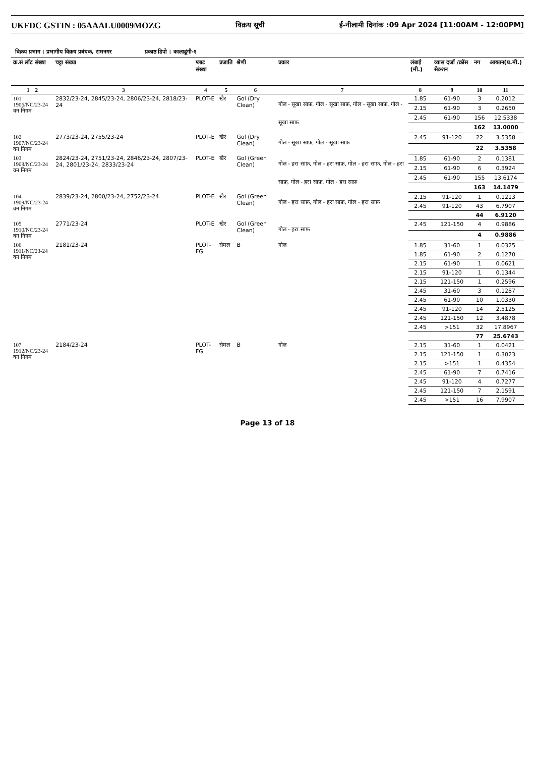UKFDC GSTIN : 05AAALU0009MOZG विक्रय सूची ई-नीलामी दिनांक :09 Apr 2024 [11:00AM - 12:00PM]
विक्रय प्रभाग : प्रभागीय विक्रय प्रबंधक, रामनगर प्रकाष्ठ डिपो : कालाढूंगी-१
| क्र.सं लॉट संख्या | चट्टा संख्या | प्लाट संख्या | प्रजाति | श्रेणी | प्रकार | लंबाई (मी.) | व्यास दर्जा /क्रॉस सेक्शन | नग | आयतन(घ.मी.) |
| --- | --- | --- | --- | --- | --- | --- | --- | --- | --- |
| 1 2 | 3 | 4 | 5 | 6 | 7 | 8 | 9 | 10 | 11 |
| 101 1906/NC/23-24 वन निगम | 2832/23-24, 2845/23-24, 2806/23-24, 2818/23-24 | PLOT-E | खैर | Gol (Dry Clean) | गोल - सूखा साफ़, गोल - सूखा साफ़, गोल - सूखा साफ़, गोल - सूखा साफ़ | 1.85 | 61-90 | 3 | 0.2012 |
| | | | | | | 2.15 | 61-90 | 3 | 0.2650 |
| | | | | | | 2.45 | 61-90 | 156 | 12.5338 |
| | | | | | | | | 162 | 13.0000 |
| 102 1907/NC/23-24 वन निगम | 2773/23-24, 2755/23-24 | PLOT-E | खैर | Gol (Dry Clean) | गोल - सूखा साफ़, गोल - सूखा साफ़ | 2.45 | 91-120 | 22 | 3.5358 |
| | | | | | | | | 22 | 3.5358 |
| 103 1908/NC/23-24 वन निगम | 2824/23-24, 2751/23-24, 2846/23-24, 2807/23-24, 2801/23-24, 2833/23-24 | PLOT-E | खैर | Gol (Green Clean) | गोल - हरा साफ़, गोल - हरा साफ़, गोल - हरा साफ़, गोल - हरा साफ़, गोल - हरा साफ़, गोल - हरा साफ़ | 1.85 | 61-90 | 2 | 0.1381 |
| | | | | | | 2.15 | 61-90 | 6 | 0.3924 |
| | | | | | | 2.45 | 61-90 | 155 | 13.6174 |
| | | | | | | | | 163 | 14.1479 |
| 104 1909/NC/23-24 वन निगम | 2839/23-24, 2800/23-24, 2752/23-24 | PLOT-E | खैर | Gol (Green Clean) | गोल - हरा साफ़, गोल - हरा साफ़, गोल - हरा साफ़ | 2.15 | 91-120 | 1 | 0.1213 |
| | | | | | | 2.45 | 91-120 | 43 | 6.7907 |
| | | | | | | | | 44 | 6.9120 |
| 105 1910/NC/23-24 वन निगम | 2771/23-24 | PLOT-E | खैर | Gol (Green Clean) | गोल - हरा साफ़ | 2.45 | 121-150 | 4 | 0.9886 |
| | | | | | | | | 4 | 0.9886 |
| 106 1911/NC/23-24 वन निगम | 2181/23-24 | PLOT-FG | सेमल | B | गोल | 1.85 | 31-60 | 1 | 0.0325 |
| | | | | | | 1.85 | 61-90 | 2 | 0.1270 |
| | | | | | | 2.15 | 61-90 | 1 | 0.0621 |
| | | | | | | 2.15 | 91-120 | 1 | 0.1344 |
| | | | | | | 2.15 | 121-150 | 1 | 0.2596 |
| | | | | | | 2.45 | 31-60 | 3 | 0.1287 |
| | | | | | | 2.45 | 61-90 | 10 | 1.0330 |
| | | | | | | 2.45 | 91-120 | 14 | 2.5125 |
| | | | | | | 2.45 | 121-150 | 12 | 3.4878 |
| | | | | | | 2.45 | >151 | 32 | 17.8967 |
| | | | | | | | | 77 | 25.6743 |
| 107 1912/NC/23-24 वन निगम | 2184/23-24 | PLOT-FG | सेमल | B | गोल | 2.15 | 31-60 | 1 | 0.0421 |
| | | | | | | 2.15 | 121-150 | 1 | 0.3023 |
| | | | | | | 2.15 | >151 | 1 | 0.4354 |
| | | | | | | 2.45 | 61-90 | 7 | 0.7416 |
| | | | | | | 2.45 | 91-120 | 4 | 0.7277 |
| | | | | | | 2.45 | 121-150 | 7 | 2.1591 |
| | | | | | | 2.45 | >151 | 16 | 7.9907 |
Page 13 of 18